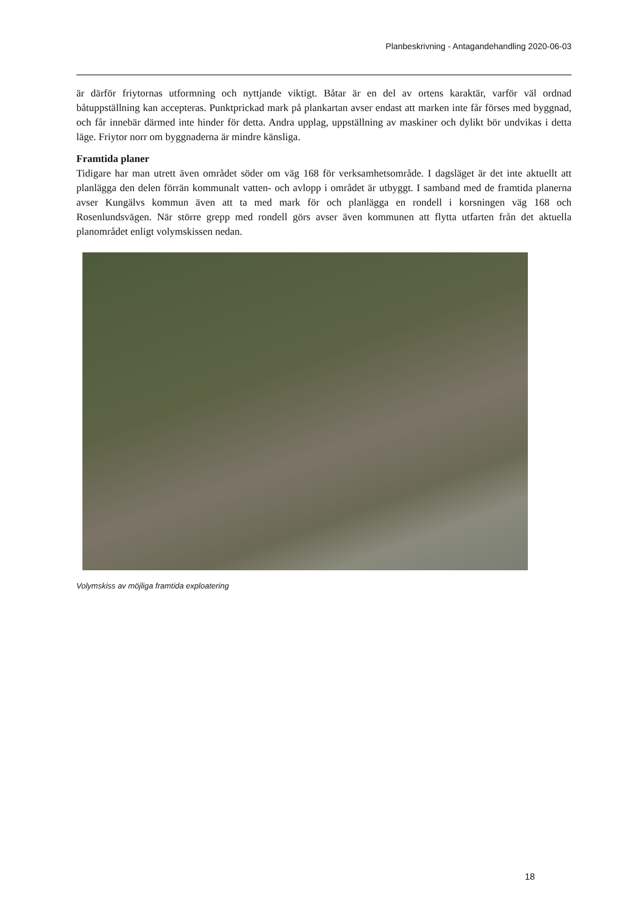Planbeskrivning - Antagandehandling 2020-06-03
är därför friytornas utformning och nyttjande viktigt. Båtar är en del av ortens karaktär, varför väl ordnad båtuppställning kan accepteras. Punktprickad mark på plankartan avser endast att marken inte får förses med byggnad, och får innebär därmed inte hinder för detta. Andra upplag, uppställning av maskiner och dylikt bör undvikas i detta läge. Friytor norr om byggnaderna är mindre känsliga.
Framtida planer
Tidigare har man utrett även området söder om väg 168 för verksamhetsområde. I dagsläget är det inte aktuellt att planlägga den delen förrän kommunalt vatten- och avlopp i området är utbyggt. I samband med de framtida planerna avser Kungälvs kommun även att ta med mark för och planlägga en rondell i korsningen väg 168 och Rosenlundsvägen. När större grepp med rondell görs avser även kommunen att flytta utfarten från det aktuella planområdet enligt volymskissen nedan.
Volymskiss av möjliga framtida exploatering
18